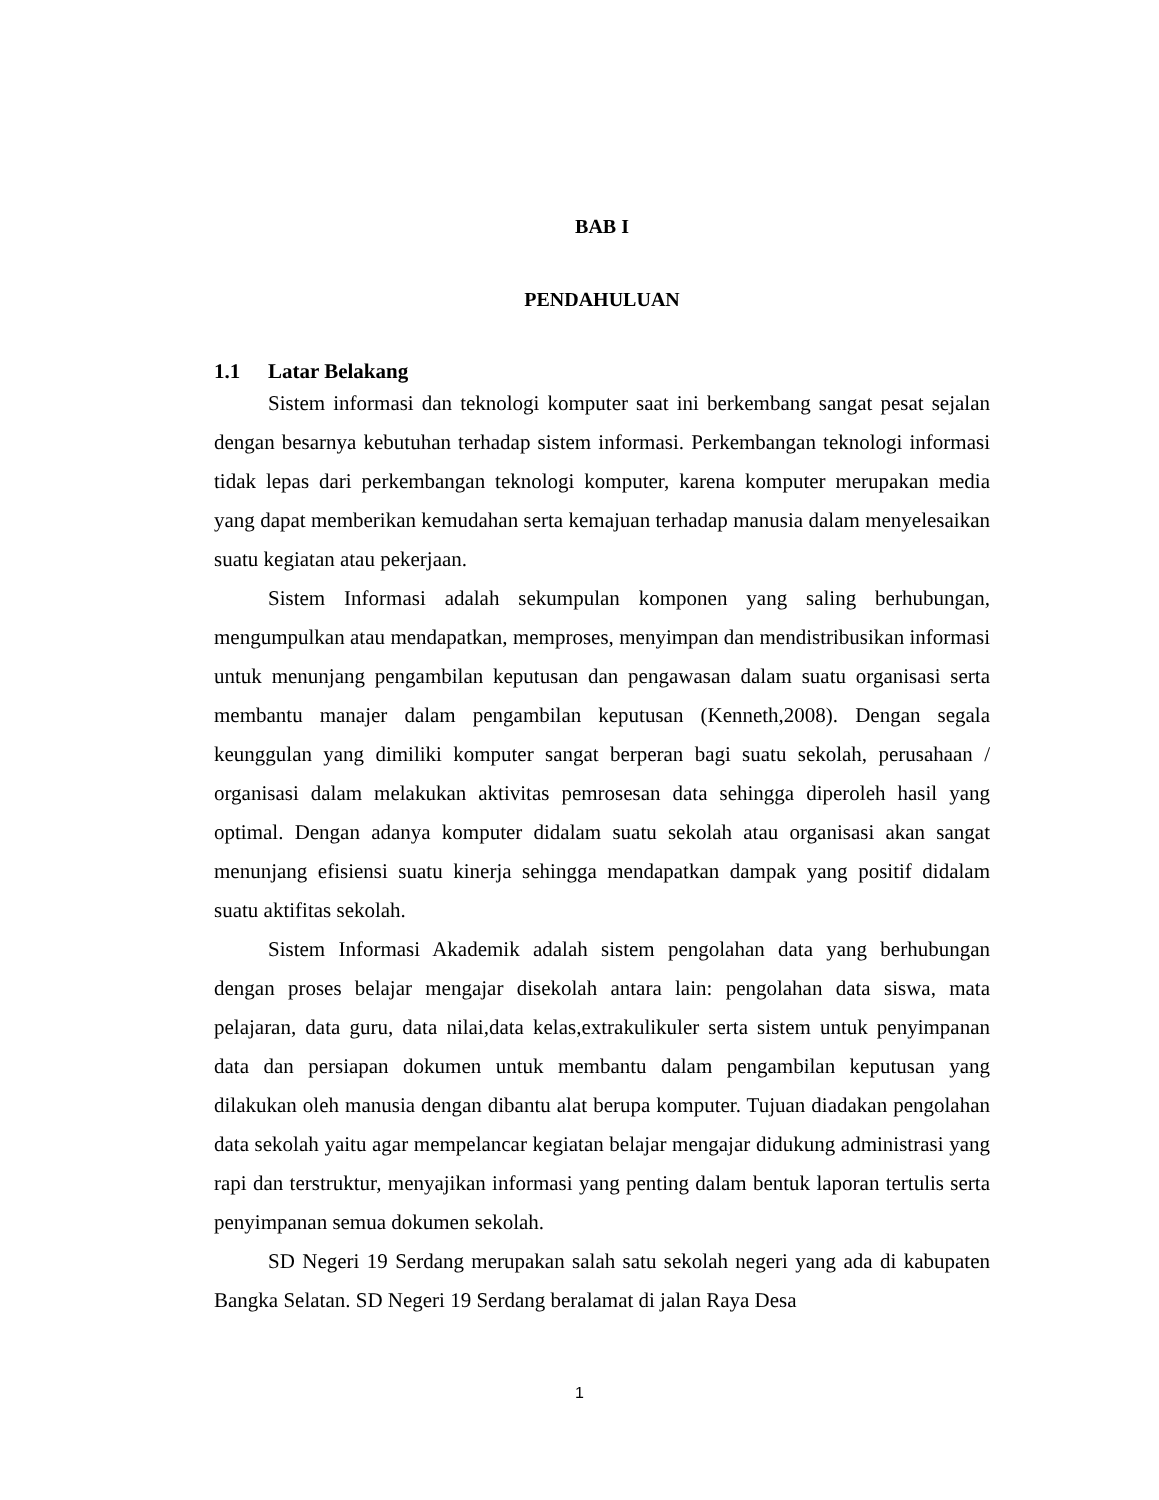BAB I
PENDAHULUAN
1.1 Latar Belakang
Sistem informasi dan teknologi komputer saat ini berkembang sangat pesat sejalan dengan besarnya kebutuhan terhadap sistem informasi. Perkembangan teknologi informasi tidak lepas dari perkembangan teknologi komputer, karena komputer merupakan media yang dapat memberikan kemudahan serta kemajuan terhadap manusia dalam menyelesaikan suatu kegiatan atau pekerjaan.
Sistem Informasi adalah sekumpulan komponen yang saling berhubungan, mengumpulkan atau mendapatkan, memproses, menyimpan dan mendistribusikan informasi untuk menunjang pengambilan keputusan dan pengawasan dalam suatu organisasi serta membantu manajer dalam pengambilan keputusan (Kenneth,2008). Dengan segala keunggulan yang dimiliki komputer sangat berperan bagi suatu sekolah, perusahaan / organisasi dalam melakukan aktivitas pemrosesan data sehingga diperoleh hasil yang optimal. Dengan adanya komputer didalam suatu sekolah atau organisasi akan sangat menunjang efisiensi suatu kinerja sehingga mendapatkan dampak yang positif didalam suatu aktifitas sekolah.
Sistem Informasi Akademik adalah sistem pengolahan data yang berhubungan dengan proses belajar mengajar disekolah antara lain: pengolahan data siswa, mata pelajaran, data guru, data nilai,data kelas,extrakulikuler serta sistem untuk penyimpanan data dan persiapan dokumen untuk membantu dalam pengambilan keputusan yang dilakukan oleh manusia dengan dibantu alat berupa komputer. Tujuan diadakan pengolahan data sekolah yaitu agar mempelancar kegiatan belajar mengajar didukung administrasi yang rapi dan terstruktur, menyajikan informasi yang penting dalam bentuk laporan tertulis serta penyimpanan semua dokumen sekolah.
SD Negeri 19 Serdang merupakan salah satu sekolah negeri yang ada di kabupaten Bangka Selatan. SD Negeri 19 Serdang beralamat di jalan Raya Desa
1